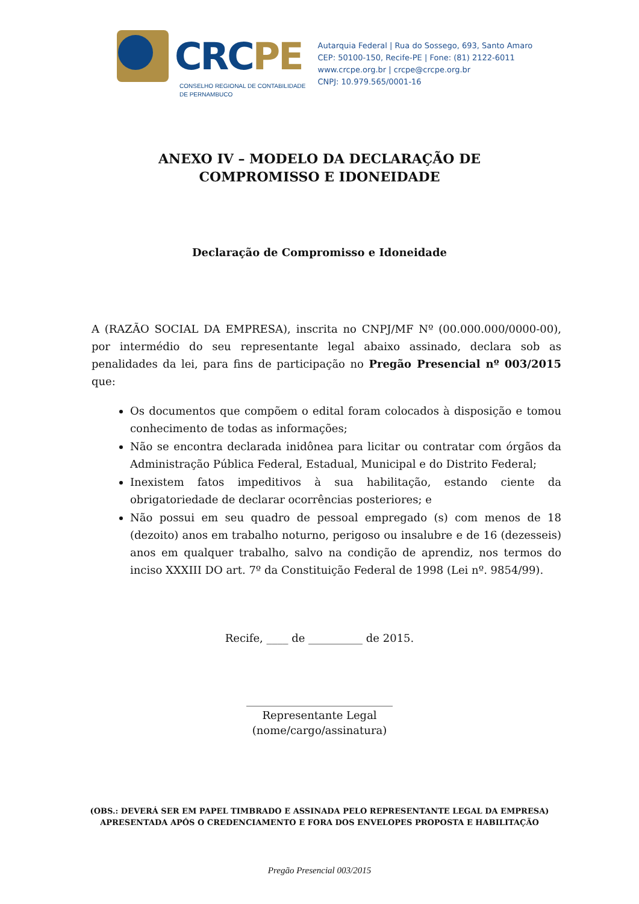CRCPE
CONSELHO REGIONAL DE CONTABILIDADE
DE PERNAMBUCO
Autarquia Federal | Rua do Sossego, 693, Santo Amaro
CEP: 50100-150, Recife-PE | Fone: (81) 2122-6011
www.crcpe.org.br | crcpe@crcpe.org.br
CNPJ: 10.979.565/0001-16
ANEXO IV – MODELO DA DECLARAÇÃO DE COMPROMISSO E IDONEIDADE
Declaração de Compromisso e Idoneidade
A (RAZÃO SOCIAL DA EMPRESA), inscrita no CNPJ/MF Nº (00.000.000/0000-00), por intermédio do seu representante legal abaixo assinado, declara sob as penalidades da lei, para fins de participação no Pregão Presencial nº 003/2015 que:
Os documentos que compõem o edital foram colocados à disposição e tomou conhecimento de todas as informações;
Não se encontra declarada inidônea para licitar ou contratar com órgãos da Administração Pública Federal, Estadual, Municipal e do Distrito Federal;
Inexistem fatos impeditivos à sua habilitação, estando ciente da obrigatoriedade de declarar ocorrências posteriores; e
Não possui em seu quadro de pessoal empregado (s) com menos de 18 (dezoito) anos em trabalho noturno, perigoso ou insalubre e de 16 (dezesseis) anos em qualquer trabalho, salvo na condição de aprendiz, nos termos do inciso XXXIII DO art. 7º da Constituição Federal de 1998 (Lei nº. 9854/99).
Recife, ____ de __________ de 2015.
___________________________
Representante Legal
(nome/cargo/assinatura)
(OBS.: DEVERÁ SER EM PAPEL TIMBRADO E ASSINADA PELO REPRESENTANTE LEGAL DA EMPRESA)
APRESENTADA APÓS O CREDENCIAMENTO E FORA DOS ENVELOPES PROPOSTA E HABILITAÇÃO
Pregão Presencial 003/2015